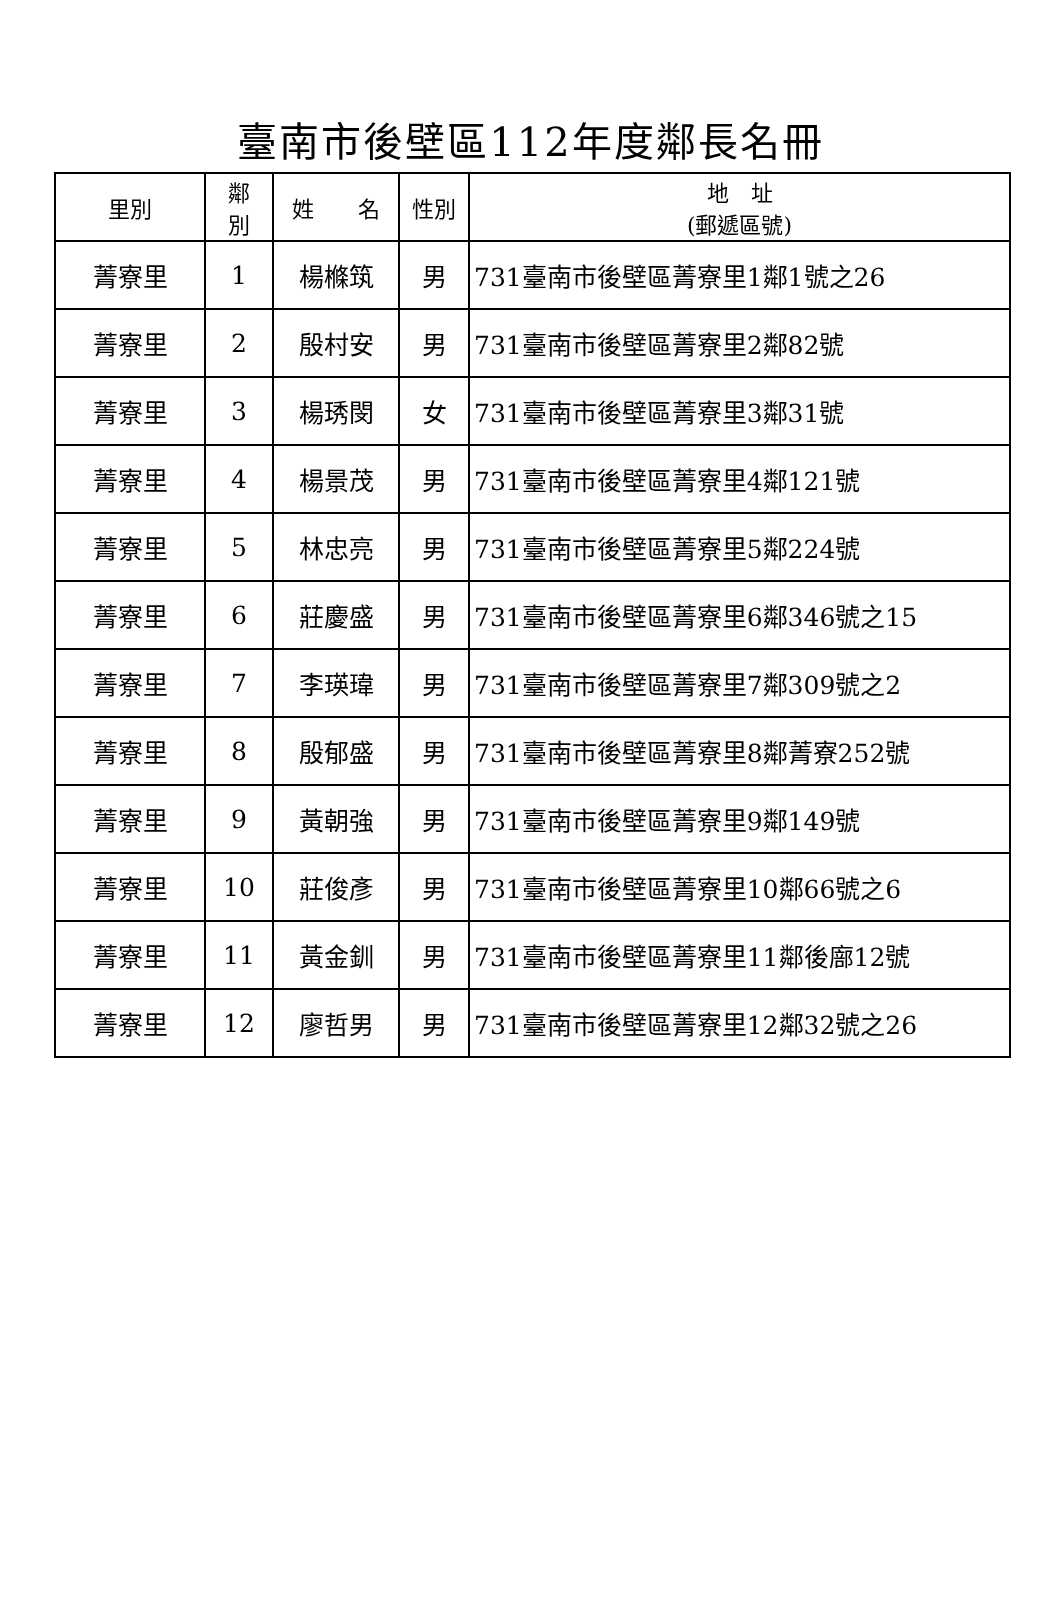臺南市後壁區112年度鄰長名冊
| 里別 | 鄰 別 | 姓 名 | 性別 | 地 址 (郵遞區號) |
| --- | --- | --- | --- | --- |
| 菁寮里 | 1 | 楊樤筑 | 男 | 731臺南市後壁區菁寮里1鄰1號之26 |
| 菁寮里 | 2 | 殷村安 | 男 | 731臺南市後壁區菁寮里2鄰82號 |
| 菁寮里 | 3 | 楊琇閔 | 女 | 731臺南市後壁區菁寮里3鄰31號 |
| 菁寮里 | 4 | 楊景茂 | 男 | 731臺南市後壁區菁寮里4鄰121號 |
| 菁寮里 | 5 | 林忠亮 | 男 | 731臺南市後壁區菁寮里5鄰224號 |
| 菁寮里 | 6 | 莊慶盛 | 男 | 731臺南市後壁區菁寮里6鄰346號之15 |
| 菁寮里 | 7 | 李瑛瑋 | 男 | 731臺南市後壁區菁寮里7鄰309號之2 |
| 菁寮里 | 8 | 殷郁盛 | 男 | 731臺南市後壁區菁寮里8鄰菁寮252號 |
| 菁寮里 | 9 | 黃朝強 | 男 | 731臺南市後壁區菁寮里9鄰149號 |
| 菁寮里 | 10 | 莊俊彥 | 男 | 731臺南市後壁區菁寮里10鄰66號之6 |
| 菁寮里 | 11 | 黃金釧 | 男 | 731臺南市後壁區菁寮里11鄰後廍12號 |
| 菁寮里 | 12 | 廖哲男 | 男 | 731臺南市後壁區菁寮里12鄰32號之26 |